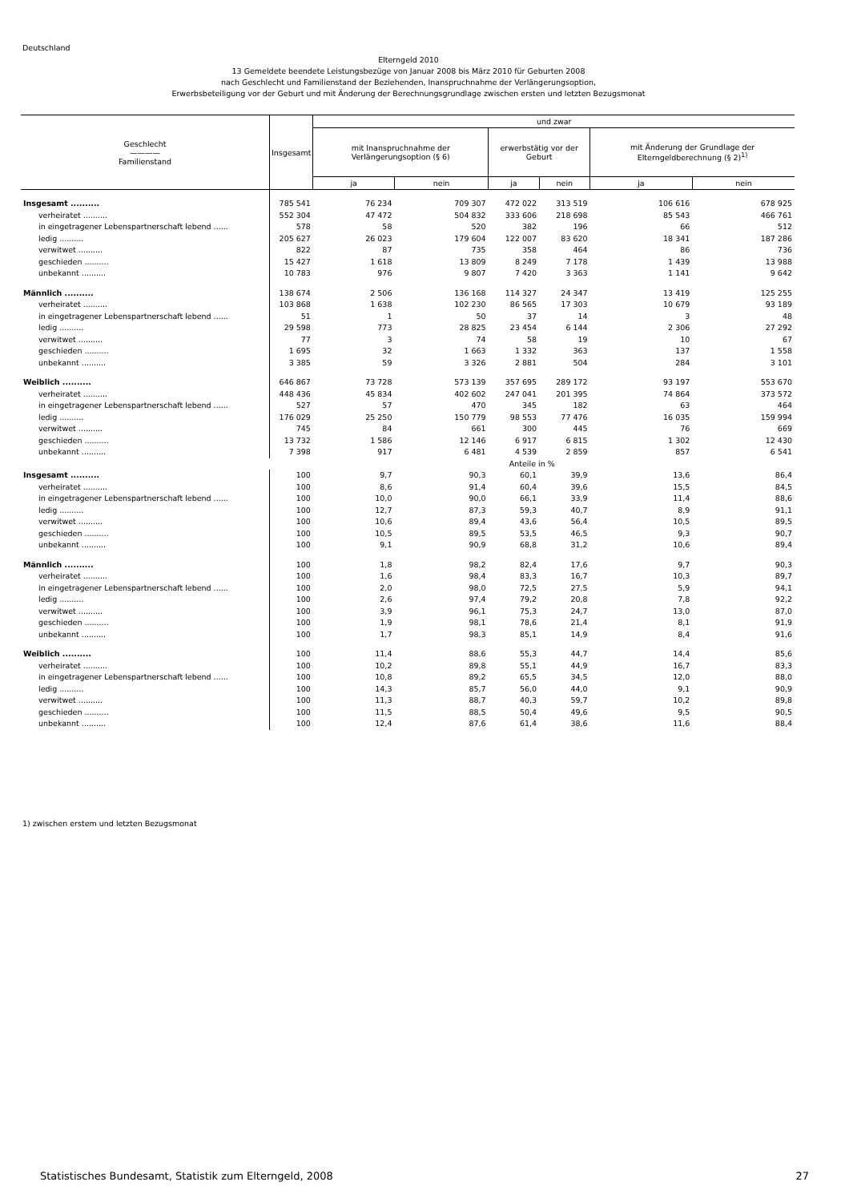Deutschland
Elterngeld 2010
13 Gemeldete beendete Leistungsbezüge von Januar 2008 bis März 2010 für Geburten 2008
nach Geschlecht und Familienstand der Beziehenden, Inanspruchnahme der Verlängerungsoption,
Erwerbsbeteiligung vor der Geburt und mit Änderung der Berechnungsgrundlage zwischen ersten und letzten Bezugsmonat
| Geschlecht ———— Familienstand | Insgesamt | und zwar | | | | | |
| --- | --- | --- | --- | --- | --- | --- | --- |
| | | mit Inanspruchnahme der Verlängerungsoption (§ 6) | | erwerbstätig vor der Geburt | | mit Änderung der Grundlage der Elterngeldberechnung (§ 2)<sup>1)</sup> | |
| | | ja | nein | ja | nein | ja | nein |
| Insgesamt .......... | 785 541 | 76 234 | 709 307 | 472 022 | 313 519 | 106 616 | 678 925 |
| verheiratet .......... | 552 304 | 47 472 | 504 832 | 333 606 | 218 698 | 85 543 | 466 761 |
| in eingetragener Lebenspartnerschaft lebend ...... | 578 | 58 | 520 | 382 | 196 | 66 | 512 |
| ledig .......... | 205 627 | 26 023 | 179 604 | 122 007 | 83 620 | 18 341 | 187 286 |
| verwitwet .......... | 822 | 87 | 735 | 358 | 464 | 86 | 736 |
| geschieden .......... | 15 427 | 1 618 | 13 809 | 8 249 | 7 178 | 1 439 | 13 988 |
| unbekannt .......... | 10 783 | 976 | 9 807 | 7 420 | 3 363 | 1 141 | 9 642 |
| Männlich .......... | 138 674 | 2 506 | 136 168 | 114 327 | 24 347 | 13 419 | 125 255 |
| verheiratet .......... | 103 868 | 1 638 | 102 230 | 86 565 | 17 303 | 10 679 | 93 189 |
| in eingetragener Lebenspartnerschaft lebend ...... | 51 | 1 | 50 | 37 | 14 | 3 | 48 |
| ledig .......... | 29 598 | 773 | 28 825 | 23 454 | 6 144 | 2 306 | 27 292 |
| verwitwet .......... | 77 | 3 | 74 | 58 | 19 | 10 | 67 |
| geschieden .......... | 1 695 | 32 | 1 663 | 1 332 | 363 | 137 | 1 558 |
| unbekannt .......... | 3 385 | 59 | 3 326 | 2 881 | 504 | 284 | 3 101 |
| Weiblich .......... | 646 867 | 73 728 | 573 139 | 357 695 | 289 172 | 93 197 | 553 670 |
| verheiratet .......... | 448 436 | 45 834 | 402 602 | 247 041 | 201 395 | 74 864 | 373 572 |
| in eingetragener Lebenspartnerschaft lebend ...... | 527 | 57 | 470 | 345 | 182 | 63 | 464 |
| ledig .......... | 176 029 | 25 250 | 150 779 | 98 553 | 77 476 | 16 035 | 159 994 |
| verwitwet .......... | 745 | 84 | 661 | 300 | 445 | 76 | 669 |
| geschieden .......... | 13 732 | 1 586 | 12 146 | 6 917 | 6 815 | 1 302 | 12 430 |
| unbekannt .......... | 7 398 | 917 | 6 481 | 4 539 | 2 859 | 857 | 6 541 |
| | Anteile in % | | | | | | |
| Insgesamt .......... | 100 | 9,7 | 90,3 | 60,1 | 39,9 | 13,6 | 86,4 |
| verheiratet .......... | 100 | 8,6 | 91,4 | 60,4 | 39,6 | 15,5 | 84,5 |
| in eingetragener Lebenspartnerschaft lebend ...... | 100 | 10,0 | 90,0 | 66,1 | 33,9 | 11,4 | 88,6 |
| ledig .......... | 100 | 12,7 | 87,3 | 59,3 | 40,7 | 8,9 | 91,1 |
| verwitwet .......... | 100 | 10,6 | 89,4 | 43,6 | 56,4 | 10,5 | 89,5 |
| geschieden .......... | 100 | 10,5 | 89,5 | 53,5 | 46,5 | 9,3 | 90,7 |
| unbekannt .......... | 100 | 9,1 | 90,9 | 68,8 | 31,2 | 10,6 | 89,4 |
| Männlich .......... | 100 | 1,8 | 98,2 | 82,4 | 17,6 | 9,7 | 90,3 |
| verheiratet .......... | 100 | 1,6 | 98,4 | 83,3 | 16,7 | 10,3 | 89,7 |
| in eingetragener Lebenspartnerschaft lebend ...... | 100 | 2,0 | 98,0 | 72,5 | 27,5 | 5,9 | 94,1 |
| ledig .......... | 100 | 2,6 | 97,4 | 79,2 | 20,8 | 7,8 | 92,2 |
| verwitwet .......... | 100 | 3,9 | 96,1 | 75,3 | 24,7 | 13,0 | 87,0 |
| geschieden .......... | 100 | 1,9 | 98,1 | 78,6 | 21,4 | 8,1 | 91,9 |
| unbekannt .......... | 100 | 1,7 | 98,3 | 85,1 | 14,9 | 8,4 | 91,6 |
| Weiblich .......... | 100 | 11,4 | 88,6 | 55,3 | 44,7 | 14,4 | 85,6 |
| verheiratet .......... | 100 | 10,2 | 89,8 | 55,1 | 44,9 | 16,7 | 83,3 |
| in eingetragener Lebenspartnerschaft lebend ...... | 100 | 10,8 | 89,2 | 65,5 | 34,5 | 12,0 | 88,0 |
| ledig .......... | 100 | 14,3 | 85,7 | 56,0 | 44,0 | 9,1 | 90,9 |
| verwitwet .......... | 100 | 11,3 | 88,7 | 40,3 | 59,7 | 10,2 | 89,8 |
| geschieden .......... | 100 | 11,5 | 88,5 | 50,4 | 49,6 | 9,5 | 90,5 |
| unbekannt .......... | 100 | 12,4 | 87,6 | 61,4 | 38,6 | 11,6 | 88,4 |
1) zwischen erstem und letzten Bezugsmonat
Statistisches Bundesamt, Statistik zum Elterngeld, 2008
27